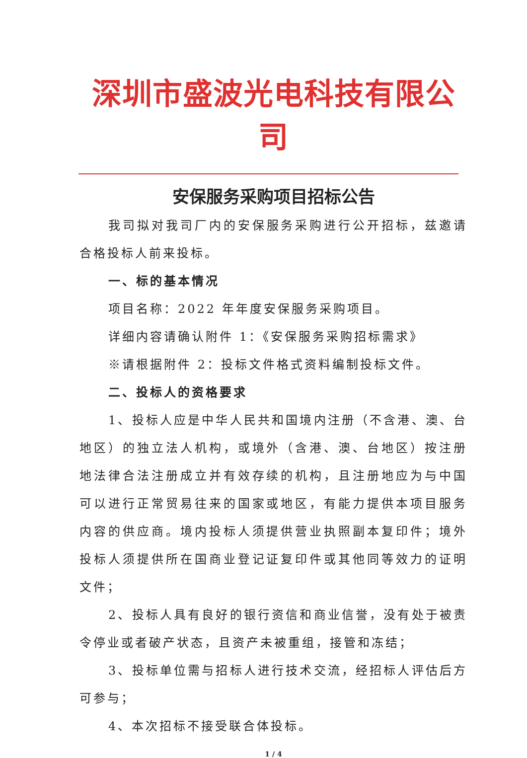深圳市盛波光电科技有限公司
安保服务采购项目招标公告
我司拟对我司厂内的安保服务采购进行公开招标，兹邀请合格投标人前来投标。
一、标的基本情况
项目名称：2022 年年度安保服务采购项目。
详细内容请确认附件 1：《安保服务采购招标需求》
※请根据附件 2：投标文件格式资料编制投标文件。
二、投标人的资格要求
1、投标人应是中华人民共和国境内注册（不含港、澳、台地区）的独立法人机构，或境外（含港、澳、台地区）按注册地法律合法注册成立并有效存续的机构，且注册地应为与中国可以进行正常贸易往来的国家或地区，有能力提供本项目服务内容的供应商。境内投标人须提供营业执照副本复印件；境外投标人须提供所在国商业登记证复印件或其他同等效力的证明文件；
2、投标人具有良好的银行资信和商业信誉，没有处于被责令停业或者破产状态，且资产未被重组，接管和冻结；
3、投标单位需与招标人进行技术交流，经招标人评估后方可参与；
4、本次招标不接受联合体投标。
1 / 4